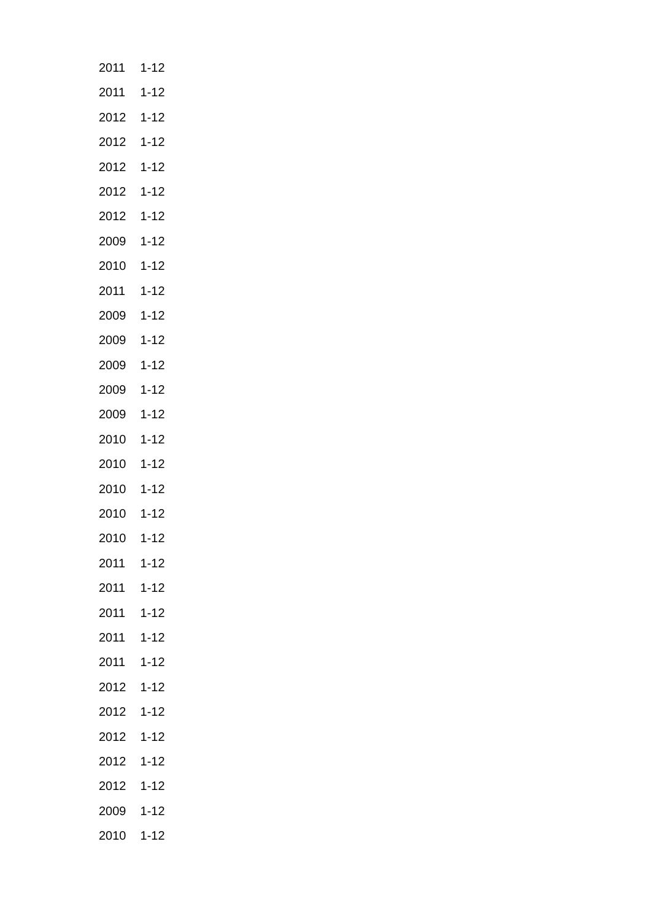2011 1-12
2011 1-12
2012 1-12
2012 1-12
2012 1-12
2012 1-12
2012 1-12
2009 1-12
2010 1-12
2011 1-12
2009 1-12
2009 1-12
2009 1-12
2009 1-12
2009 1-12
2010 1-12
2010 1-12
2010 1-12
2010 1-12
2010 1-12
2011 1-12
2011 1-12
2011 1-12
2011 1-12
2011 1-12
2012 1-12
2012 1-12
2012 1-12
2012 1-12
2012 1-12
2009 1-12
2010 1-12